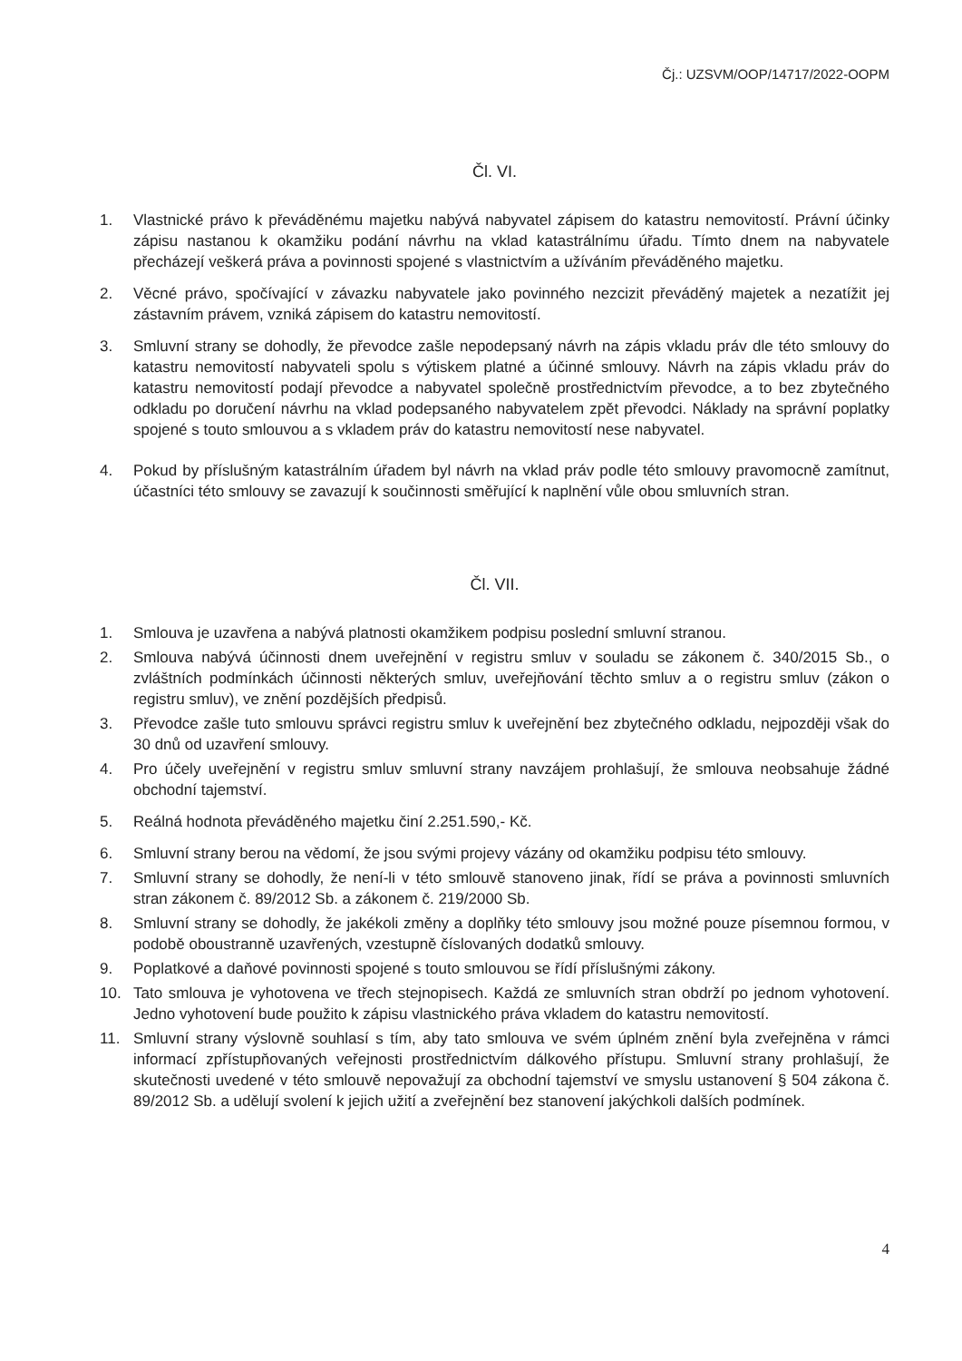Čj.: UZSVM/OOP/14717/2022-OOPM
Čl. VI.
1. Vlastnické právo k převáděnému majetku nabývá nabyvatel zápisem do katastru nemovitostí. Právní účinky zápisu nastanou k okamžiku podání návrhu na vklad katastrálnímu úřadu. Tímto dnem na nabyvatele přecházejí veškerá práva a povinnosti spojené s vlastnictvím a užíváním převáděného majetku.
2. Věcné právo, spočívající v závazku nabyvatele jako povinného nezcizit převáděný majetek a nezatížit jej zástavním právem, vzniká zápisem do katastru nemovitostí.
3. Smluvní strany se dohodly, že převodce zašle nepodepsaný návrh na zápis vkladu práv dle této smlouvy do katastru nemovitostí nabyvateli spolu s výtiskem platné a účinné smlouvy. Návrh na zápis vkladu práv do katastru nemovitostí podají převodce a nabyvatel společně prostřednictvím převodce, a to bez zbytečného odkladu po doručení návrhu na vklad podepsaného nabyvatelem zpět převodci. Náklady na správní poplatky spojené s touto smlouvou a s vkladem práv do katastru nemovitostí nese nabyvatel.
4. Pokud by příslušným katastrálním úřadem byl návrh na vklad práv podle této smlouvy pravomocně zamítnut, účastníci této smlouvy se zavazují k součinnosti směřující k naplnění vůle obou smluvních stran.
Čl. VII.
1. Smlouva je uzavřena a nabývá platnosti okamžikem podpisu poslední smluvní stranou.
2. Smlouva nabývá účinnosti dnem uveřejnění v registru smluv v souladu se zákonem č. 340/2015 Sb., o zvláštních podmínkách účinnosti některých smluv, uveřejňování těchto smluv a o registru smluv (zákon o registru smluv), ve znění pozdějších předpisů.
3. Převodce zašle tuto smlouvu správci registru smluv k uveřejnění bez zbytečného odkladu, nejpozději však do 30 dnů od uzavření smlouvy.
4. Pro účely uveřejnění v registru smluv smluvní strany navzájem prohlašují, že smlouva neobsahuje žádné obchodní tajemství.
5. Reálná hodnota převáděného majetku činí 2.251.590,- Kč.
6. Smluvní strany berou na vědomí, že jsou svými projevy vázány od okamžiku podpisu této smlouvy.
7. Smluvní strany se dohodly, že není-li v této smlouvě stanoveno jinak, řídí se práva a povinnosti smluvních stran zákonem č. 89/2012 Sb. a zákonem č. 219/2000 Sb.
8. Smluvní strany se dohodly, že jakékoli změny a doplňky této smlouvy jsou možné pouze písemnou formou, v podobě oboustranně uzavřených, vzestupně číslovaných dodatků smlouvy.
9. Poplatkové a daňové povinnosti spojené s touto smlouvou se řídí příslušnými zákony.
10. Tato smlouva je vyhotovena ve třech stejnopisech. Každá ze smluvních stran obdrží po jednom vyhotovení. Jedno vyhotovení bude použito k zápisu vlastnického práva vkladem do katastru nemovitostí.
11. Smluvní strany výslovně souhlasí s tím, aby tato smlouva ve svém úplném znění byla zveřejněna v rámci informací zpřístupňovaných veřejnosti prostřednictvím dálkového přístupu. Smluvní strany prohlašují, že skutečnosti uvedené v této smlouvě nepovažují za obchodní tajemství ve smyslu ustanovení § 504 zákona č. 89/2012 Sb. a udělují svolení k jejich užití a zveřejnění bez stanovení jakýchkoli dalších podmínek.
4